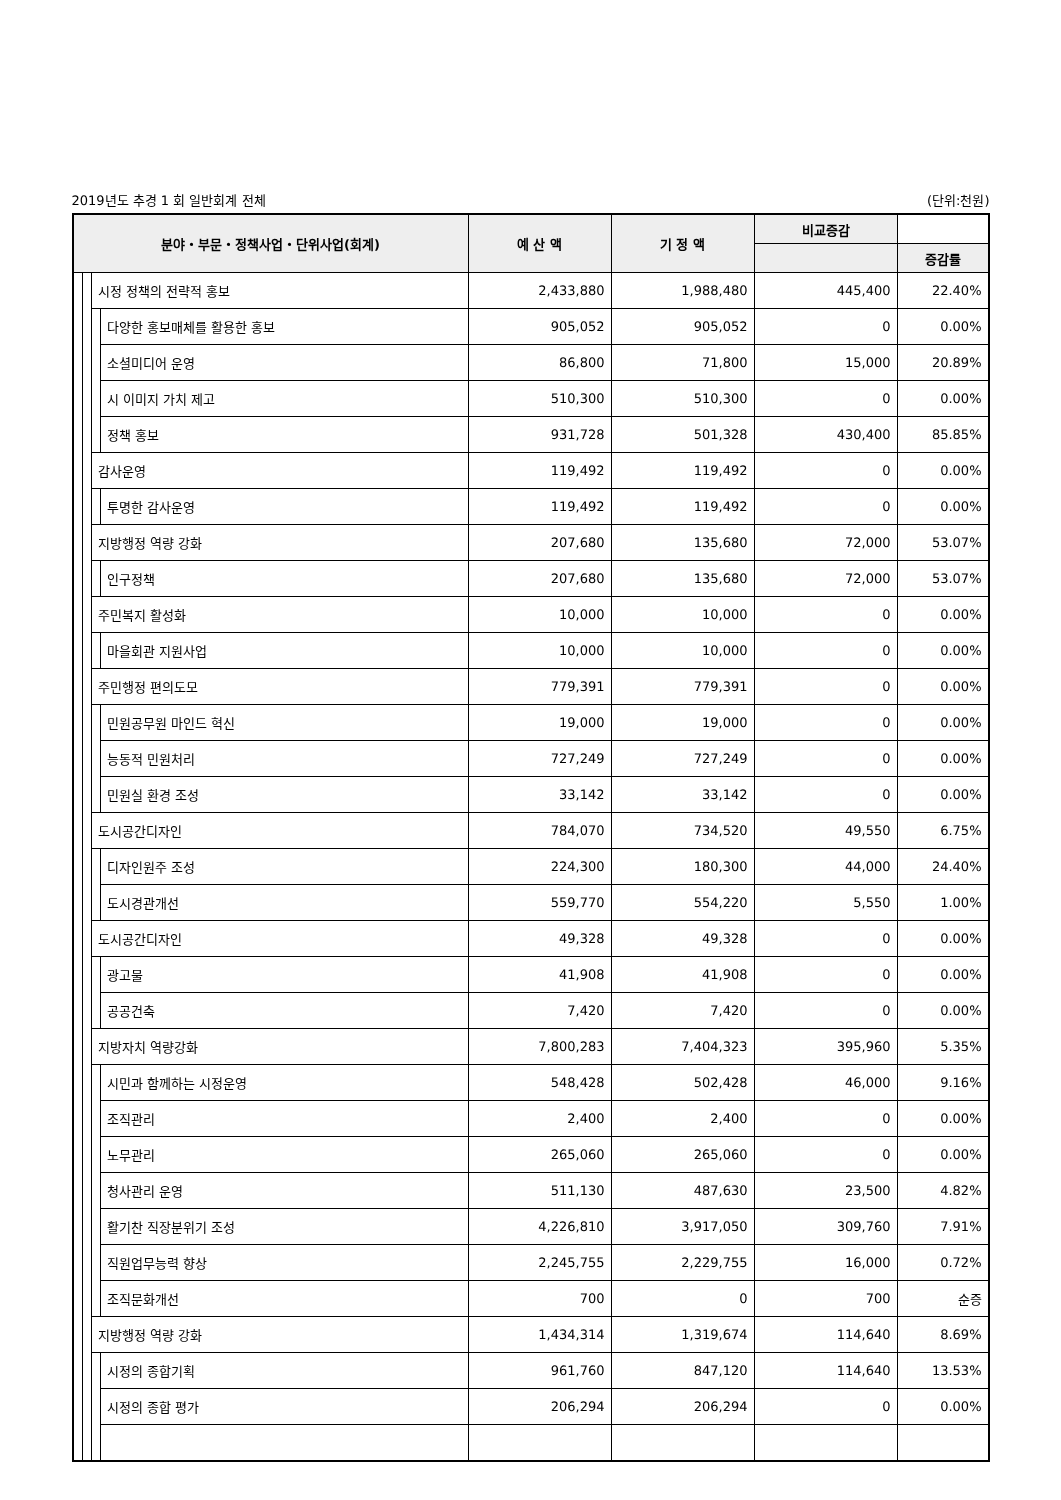2019년도 추경 1 회 일반회계 전체 (단위:천원)
| 분야・부문・정책사업・단위사업(회계) | | | | 예 산 액 | 기 정 액 | 비교증감 | |
| --- | --- | --- | --- | --- | --- | --- | --- |
| | | | | | | | 증감률 |
| | | 시정 정책의 전략적 홍보 | | 2,433,880 | 1,988,480 | 445,400 | 22.40% |
| | | | 다양한 홍보매체를 활용한 홍보 | 905,052 | 905,052 | 0 | 0.00% |
| | | | 소셜미디어 운영 | 86,800 | 71,800 | 15,000 | 20.89% |
| | | | 시 이미지 가치 제고 | 510,300 | 510,300 | 0 | 0.00% |
| | | | 정책 홍보 | 931,728 | 501,328 | 430,400 | 85.85% |
| | | 감사운영 | | 119,492 | 119,492 | 0 | 0.00% |
| | | | 투명한 감사운영 | 119,492 | 119,492 | 0 | 0.00% |
| | | 지방행정 역량 강화 | | 207,680 | 135,680 | 72,000 | 53.07% |
| | | | 인구정책 | 207,680 | 135,680 | 72,000 | 53.07% |
| | | 주민복지 활성화 | | 10,000 | 10,000 | 0 | 0.00% |
| | | | 마을회관 지원사업 | 10,000 | 10,000 | 0 | 0.00% |
| | | 주민행정 편의도모 | | 779,391 | 779,391 | 0 | 0.00% |
| | | | 민원공무원 마인드 혁신 | 19,000 | 19,000 | 0 | 0.00% |
| | | | 능동적 민원처리 | 727,249 | 727,249 | 0 | 0.00% |
| | | | 민원실 환경 조성 | 33,142 | 33,142 | 0 | 0.00% |
| | | 도시공간디자인 | | 784,070 | 734,520 | 49,550 | 6.75% |
| | | | 디자인원주 조성 | 224,300 | 180,300 | 44,000 | 24.40% |
| | | | 도시경관개선 | 559,770 | 554,220 | 5,550 | 1.00% |
| | | 도시공간디자인 | | 49,328 | 49,328 | 0 | 0.00% |
| | | | 광고물 | 41,908 | 41,908 | 0 | 0.00% |
| | | | 공공건축 | 7,420 | 7,420 | 0 | 0.00% |
| | | 지방자치 역량강화 | | 7,800,283 | 7,404,323 | 395,960 | 5.35% |
| | | | 시민과 함께하는 시정운영 | 548,428 | 502,428 | 46,000 | 9.16% |
| | | | 조직관리 | 2,400 | 2,400 | 0 | 0.00% |
| | | | 노무관리 | 265,060 | 265,060 | 0 | 0.00% |
| | | | 청사관리 운영 | 511,130 | 487,630 | 23,500 | 4.82% |
| | | | 활기찬 직장분위기 조성 | 4,226,810 | 3,917,050 | 309,760 | 7.91% |
| | | | 직원업무능력 향상 | 2,245,755 | 2,229,755 | 16,000 | 0.72% |
| | | | 조직문화개선 | 700 | 0 | 700 | 순증 |
| | | 지방행정 역량 강화 | | 1,434,314 | 1,319,674 | 114,640 | 8.69% |
| | | | 시정의 종합기획 | 961,760 | 847,120 | 114,640 | 13.53% |
| | | | 시정의 종합 평가 | 206,294 | 206,294 | 0 | 0.00% |